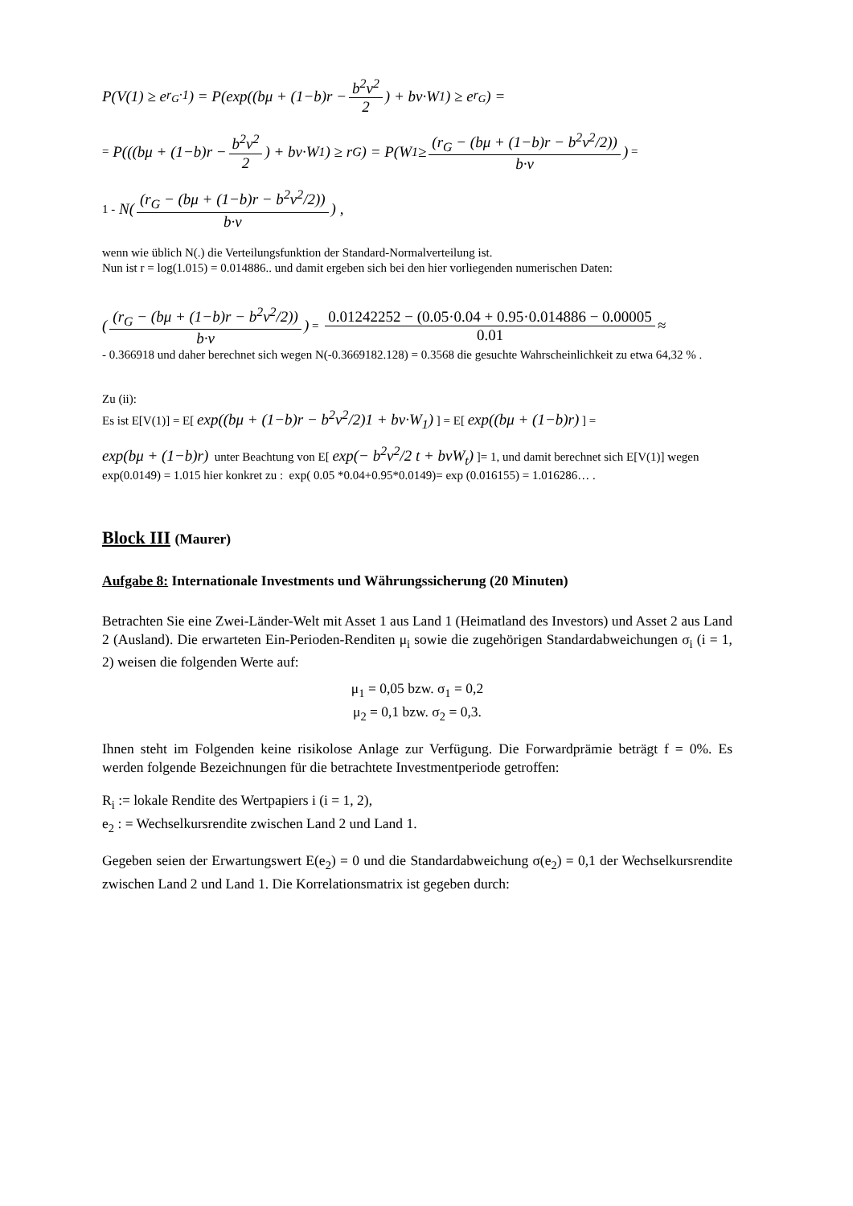P(V(1) ≥ e<sup>r<sub>G</sub>·1</sup>) = P(exp((bμ + (1−b)r − b<sup>2</sup>v<sup>2</sup> 2) + bv·W<sub>1</sub>) ≥ e<sup>r<sub>G</sub></sup>) =
= P(((bμ + (1−b)r − b<sup>2</sup>v<sup>2</sup> 2) + bv·W<sub>1</sub>) ≥ r<sub>G</sub>) = P(W<sub>1</sub> ≥ (r<sub>G</sub> − (bμ + (1−b)r − b<sup>2</sup>v<sup>2</sup>/2)) b·v) =
1 - N((r<sub>G</sub> − (bμ + (1−b)r − b<sup>2</sup>v<sup>2</sup>/2)) b·v) ,
wenn wie üblich N(.) die Verteilungsfunktion der Standard-Normalverteilung ist.
Nun ist r = log(1.015) = 0.014886.. und damit ergeben sich bei den hier vorliegenden numerischen Daten:
((r<sub>G</sub> − (bμ + (1−b)r − b<sup>2</sup>v<sup>2</sup>/2)) b·v) = 0.01242252 − (0.05·0.04 + 0.95·0.014886 − 0.00005 0.01 ≈
- 0.366918 und daher berechnet sich wegen N(-0.3669182.128) = 0.3568 die gesuchte Wahrscheinlichkeit zu etwa 64,32 % .
Zu (ii):
Es ist E[V(1)] = E[ exp((bμ + (1−b)r − b<sup>2</sup>v<sup>2</sup>/2)1 + bv·W<sub>1</sub>) ] = E[ exp((bμ + (1−b)r) ] =
exp(bμ + (1−b)r) unter Beachtung von E[ exp(− b<sup>2</sup>ν<sup>2</sup>/2 t + bνW<sub>t</sub>) ]= 1, und damit berechnet sich E[V(1)] wegen exp(0.0149) = 1.015 hier konkret zu : exp( 0.05 *0.04+0.95*0.0149)= exp (0.016155) = 1.016286… .
Block III (Maurer)
Aufgabe 8: Internationale Investments und Währungssicherung (20 Minuten)
Betrachten Sie eine Zwei-Länder-Welt mit Asset 1 aus Land 1 (Heimatland des Investors) und Asset 2 aus Land 2 (Ausland). Die erwarteten Ein-Perioden-Renditen μ<sub>i</sub> sowie die zugehörigen Standardabweichungen σ<sub>i</sub> (i = 1, 2) weisen die folgenden Werte auf:
μ<sub>1</sub> = 0,05 bzw. σ<sub>1</sub> = 0,2
μ<sub>2</sub> = 0,1 bzw. σ<sub>2</sub> = 0,3.
Ihnen steht im Folgenden keine risikolose Anlage zur Verfügung. Die Forwardprämie beträgt f = 0%. Es werden folgende Bezeichnungen für die betrachtete Investmentperiode getroffen:
R<sub>i</sub> := lokale Rendite des Wertpapiers i (i = 1, 2),
e<sub>2</sub> : = Wechselkursrendite zwischen Land 2 und Land 1.
Gegeben seien der Erwartungswert E(e<sub>2</sub>) = 0 und die Standardabweichung σ(e<sub>2</sub>) = 0,1 der Wechselkursrendite zwischen Land 2 und Land 1. Die Korrelationsmatrix ist gegeben durch: